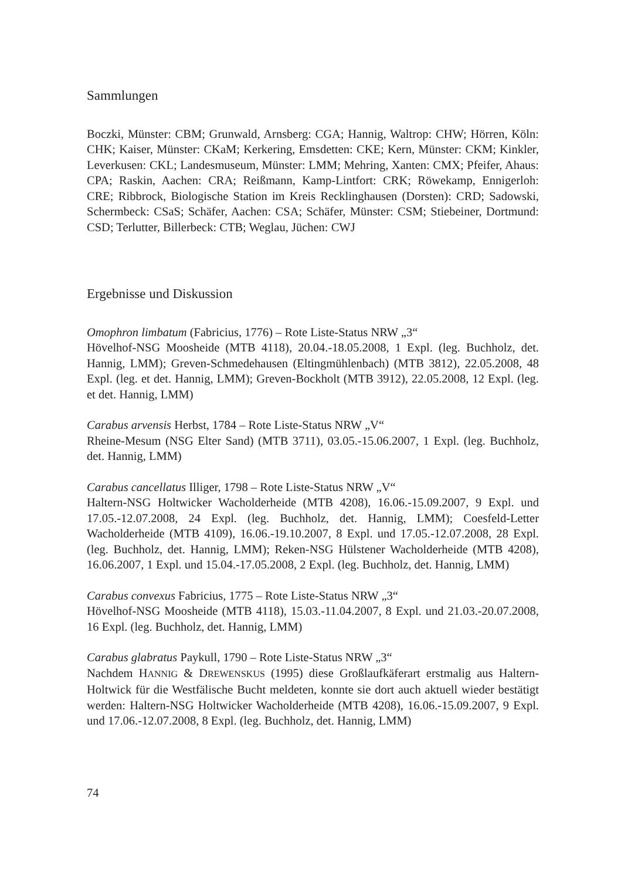Sammlungen
Boczki, Münster: CBM; Grunwald, Arnsberg: CGA; Hannig, Waltrop: CHW; Hörren, Köln: CHK; Kaiser, Münster: CKaM; Kerkering, Emsdetten: CKE; Kern, Münster: CKM; Kinkler, Leverkusen: CKL; Landesmuseum, Münster: LMM; Mehring, Xanten: CMX; Pfeifer, Ahaus: CPA; Raskin, Aachen: CRA; Reißmann, Kamp-Lintfort: CRK; Röwekamp, Ennigerloh: CRE; Ribbrock, Biologische Station im Kreis Recklinghausen (Dorsten): CRD; Sadowski, Schermbeck: CSaS; Schäfer, Aachen: CSA; Schäfer, Münster: CSM; Stiebeiner, Dortmund: CSD; Terlutter, Billerbeck: CTB; Weglau, Jüchen: CWJ
Ergebnisse und Diskussion
Omophron limbatum (Fabricius, 1776) – Rote Liste-Status NRW „3“
Hövelhof-NSG Moosheide (MTB 4118), 20.04.-18.05.2008, 1 Expl. (leg. Buchholz, det. Hannig, LMM); Greven-Schmedehausen (Eltingmühlenbach) (MTB 3812), 22.05.2008, 48 Expl. (leg. et det. Hannig, LMM); Greven-Bockholt (MTB 3912), 22.05.2008, 12 Expl. (leg. et det. Hannig, LMM)
Carabus arvensis Herbst, 1784 – Rote Liste-Status NRW „V“
Rheine-Mesum (NSG Elter Sand) (MTB 3711), 03.05.-15.06.2007, 1 Expl. (leg. Buchholz, det. Hannig, LMM)
Carabus cancellatus Illiger, 1798 – Rote Liste-Status NRW „V“
Haltern-NSG Holtwicker Wacholderheide (MTB 4208), 16.06.-15.09.2007, 9 Expl. und 17.05.-12.07.2008, 24 Expl. (leg. Buchholz, det. Hannig, LMM); Coesfeld-Letter Wacholderheide (MTB 4109), 16.06.-19.10.2007, 8 Expl. und 17.05.-12.07.2008, 28 Expl. (leg. Buchholz, det. Hannig, LMM); Reken-NSG Hülstener Wacholderheide (MTB 4208), 16.06.2007, 1 Expl. und 15.04.-17.05.2008, 2 Expl. (leg. Buchholz, det. Hannig, LMM)
Carabus convexus Fabricius, 1775 – Rote Liste-Status NRW „3“
Hövelhof-NSG Moosheide (MTB 4118), 15.03.-11.04.2007, 8 Expl. und 21.03.-20.07.2008, 16 Expl. (leg. Buchholz, det. Hannig, LMM)
Carabus glabratus Paykull, 1790 – Rote Liste-Status NRW „3“
Nachdem HANNIG & DREWENSKUS (1995) diese Großlaufkäferart erstmalig aus Haltern-Holtwick für die Westfälische Bucht meldeten, konnte sie dort auch aktuell wieder bestätigt werden: Haltern-NSG Holtwicker Wacholderheide (MTB 4208), 16.06.-15.09.2007, 9 Expl. und 17.06.-12.07.2008, 8 Expl. (leg. Buchholz, det. Hannig, LMM)
74